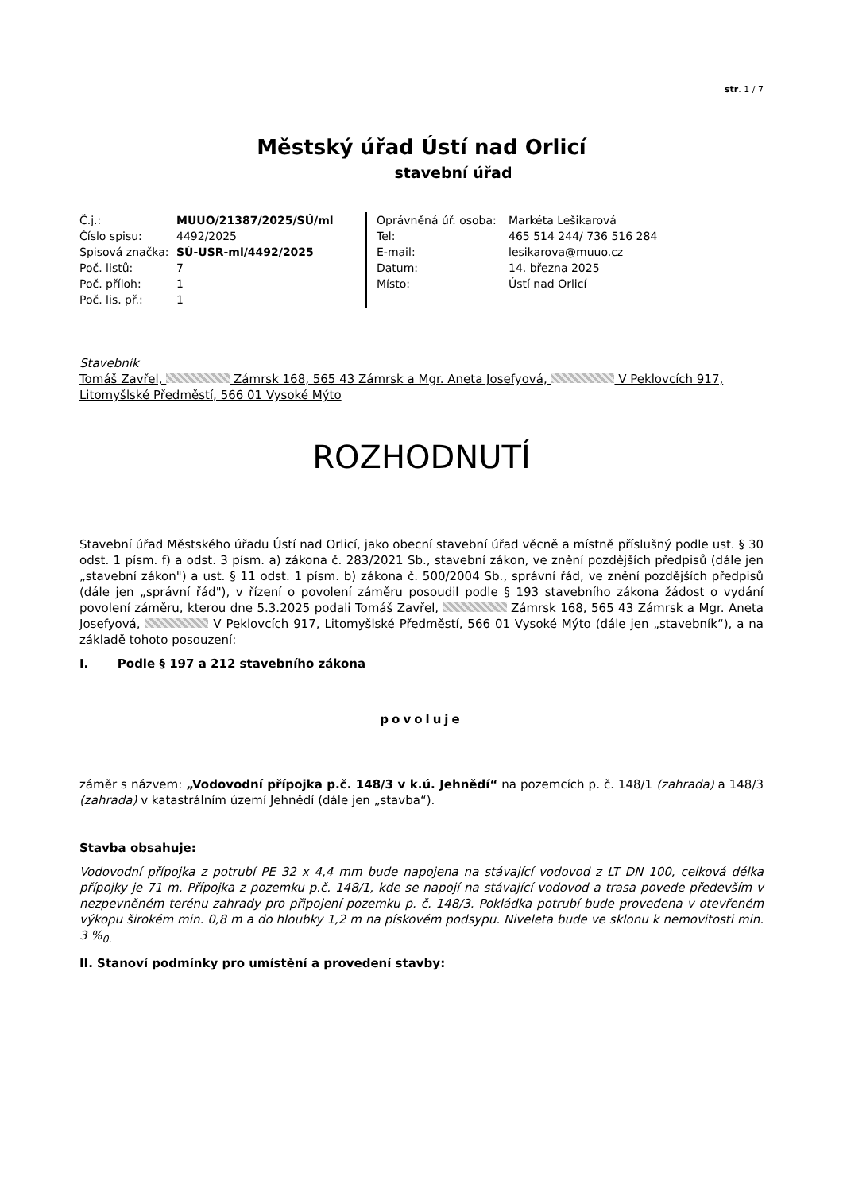str. 1 / 7
Městský úřad Ústí nad Orlicí
stavební úřad
| Č.j.: | MUUO/21387/2025/SÚ/ml |
| Číslo spisu: | 4492/2025 |
| Spisová značka: | SÚ-USR-ml/4492/2025 |
| Poč. listů: | 7 |
| Poč. příloh: | 1 |
| Poč. lis. př.: | 1 |
| Oprávněná úř. osoba: | Markéta Lešikarová |
| Tel: | 465 514 244/ 736 516 284 |
| E-mail: | lesikarova@muuo.cz |
| Datum: | 14. března 2025 |
| Místo: | Ústí nad Orlicí |
Stavebník
Tomáš Zavřel, Zámrsk 168, 565 43 Zámrsk a Mgr. Aneta Josefyová, V Peklovcích 917, Litomyšlské Předměstí, 566 01 Vysoké Mýto
ROZHODNUTÍ
Stavební úřad Městského úřadu Ústí nad Orlicí, jako obecní stavební úřad věcně a místně příslušný podle ust. § 30 odst. 1 písm. f) a odst. 3 písm. a) zákona č. 283/2021 Sb., stavební zákon, ve znění pozdějších předpisů (dále jen „stavební zákon") a ust. § 11 odst. 1 písm. b) zákona č. 500/2004 Sb., správní řád, ve znění pozdějších předpisů (dále jen „správní řád"), v řízení o povolení záměru posoudil podle § 193 stavebního zákona žádost o vydání povolení záměru, kterou dne 5.3.2025 podali Tomáš Zavřel, Zámrsk 168, 565 43 Zámrsk a Mgr. Aneta Josefyová, V Peklovcích 917, Litomyšlské Předměstí, 566 01 Vysoké Mýto (dále jen „stavebník“), a na základě tohoto posouzení:
I. Podle § 197 a 212 stavebního zákona
povoluje
záměr s názvem: „Vodovodní přípojka p.č. 148/3 v k.ú. Jehnědí“ na pozemcích p. č. 148/1 (zahrada) a 148/3 (zahrada) v katastrálním území Jehnědí (dále jen „stavba“).
Stavba obsahuje:
Vodovodní přípojka z potrubí PE 32 x 4,4 mm bude napojena na stávající vodovod z LT DN 100, celková délka přípojky je 71 m. Přípojka z pozemku p.č. 148/1, kde se napojí na stávající vodovod a trasa povede především v nezpevněném terénu zahrady pro připojení pozemku p. č. 148/3. Pokládka potrubí bude provedena v otevřeném výkopu širokém min. 0,8 m a do hloubky 1,2 m na pískovém podsypu. Niveleta bude ve sklonu k nemovitosti min. 3 %<sub>0.</sub>
II. Stanoví podmínky pro umístění a provedení stavby: